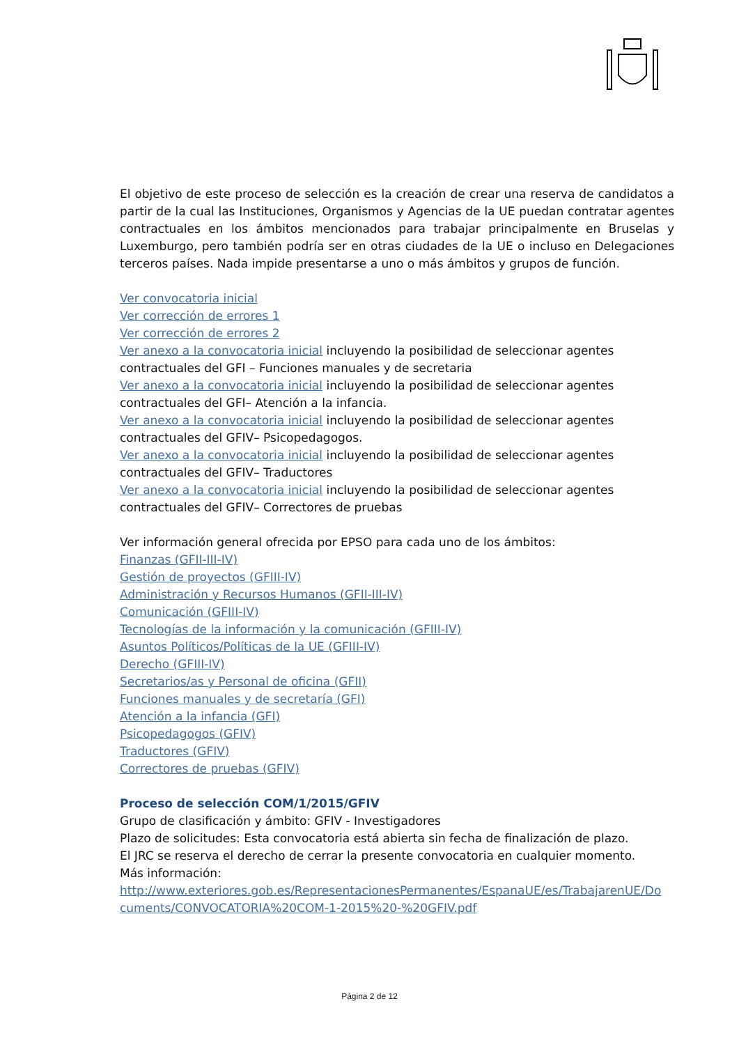El objetivo de este proceso de selección es la creación de crear una reserva de candidatos a partir de la cual las Instituciones, Organismos y Agencias de la UE puedan contratar agentes contractuales en los ámbitos mencionados para trabajar principalmente en Bruselas y Luxemburgo, pero también podría ser en otras ciudades de la UE o incluso en Delegaciones terceros países. Nada impide presentarse a uno o más ámbitos y grupos de función.
Ver convocatoria inicial
Ver corrección de errores 1
Ver corrección de errores 2
Ver anexo a la convocatoria inicial incluyendo la posibilidad de seleccionar agentes contractuales del GFI – Funciones manuales y de secretaria
Ver anexo a la convocatoria inicial incluyendo la posibilidad de seleccionar agentes contractuales del GFI– Atención a la infancia.
Ver anexo a la convocatoria inicial incluyendo la posibilidad de seleccionar agentes contractuales del GFIV– Psicopedagogos.
Ver anexo a la convocatoria inicial incluyendo la posibilidad de seleccionar agentes contractuales del GFIV– Traductores
Ver anexo a la convocatoria inicial incluyendo la posibilidad de seleccionar agentes contractuales del GFIV– Correctores de pruebas
Ver información general ofrecida por EPSO para cada uno de los ámbitos:
Finanzas (GFII-III-IV)
Gestión de proyectos (GFIII-IV)
Administración y Recursos Humanos (GFII-III-IV)
Comunicación (GFIII-IV)
Tecnologías de la información y la comunicación (GFIII-IV)
Asuntos Políticos/Políticas de la UE (GFIII-IV)
Derecho (GFIII-IV)
Secretarios/as y Personal de oficina (GFII)
Funciones manuales y de secretaría (GFI)
Atención a la infancia (GFI)
Psicopedagogos (GFIV)
Traductores (GFIV)
Correctores de pruebas (GFIV)
Proceso de selección COM/1/2015/GFIV
Grupo de clasificación y ámbito: GFIV - Investigadores
Plazo de solicitudes: Esta convocatoria está abierta sin fecha de finalización de plazo.
El JRC se reserva el derecho de cerrar la presente convocatoria en cualquier momento.
Más información:
http://www.exteriores.gob.es/RepresentacionesPermanentes/EspanaUE/es/TrabajarenUE/Do cuments/CONVOCATORIA%20COM-1-2015%20-%20GFIV.pdf
Página 2 de 12